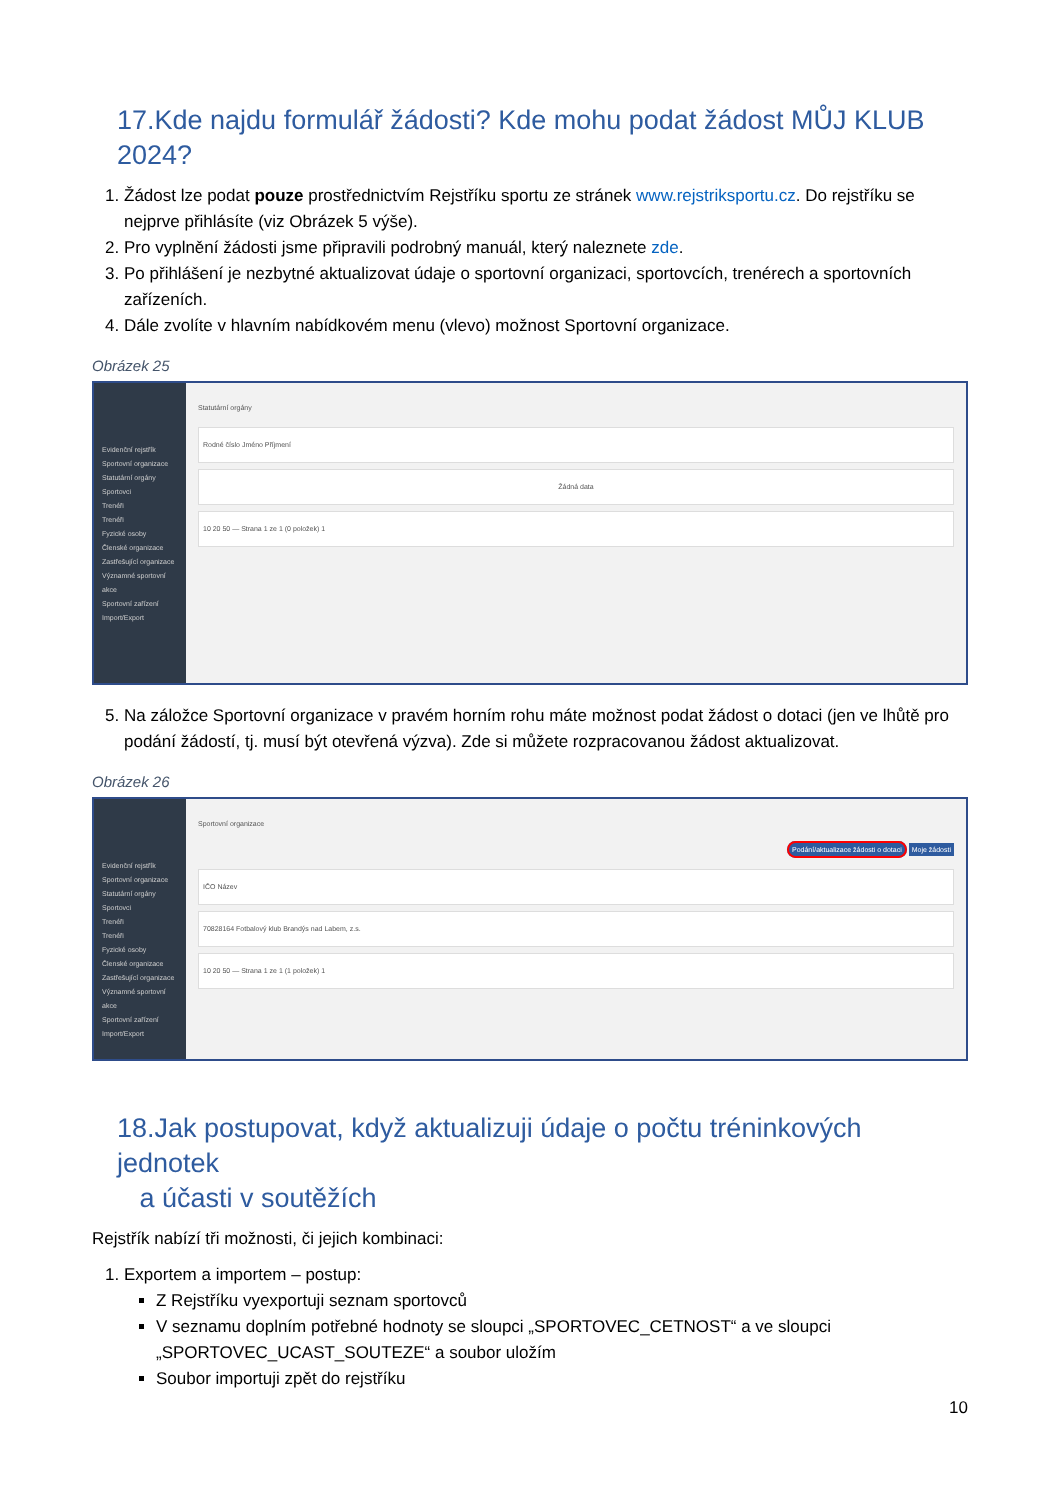17.Kde najdu formulář žádosti? Kde mohu podat žádost MŮJ KLUB 2024?
1. Žádost lze podat pouze prostřednictvím Rejstříku sportu ze stránek www.rejstriksportu.cz. Do rejstříku se nejprve přihlásíte (viz Obrázek 5 výše).
2. Pro vyplnění žádosti jsme připravili podrobný manuál, který naleznete zde.
3. Po přihlášení je nezbytné aktualizovat údaje o sportovní organizaci, sportovcích, trenérech a sportovních zařízeních.
4. Dále zvolíte v hlavním nabídkovém menu (vlevo) možnost Sportovní organizace.
Obrázek 25
Evidenční rejstřík
Sportovní organizace
Statutární orgány
Sportovci
Trenéři
Trenéři
Fyzické osoby
Členské organizace
Zastřešující organizace
Významné sportovní akce
Sportovní zařízení
Import/Export
Statutární orgány
Rodné číslo Jméno Příjmení
Žádná data
10 20 50 — Strana 1 ze 1 (0 položek) 1
5. Na záložce Sportovní organizace v pravém horním rohu máte možnost podat žádost o dotaci (jen ve lhůtě pro podání žádostí, tj. musí být otevřená výzva). Zde si můžete rozpracovanou žádost aktualizovat.
Obrázek 26
Evidenční rejstřík
Sportovní organizace
Statutární orgány
Sportovci
Trenéři
Trenéři
Fyzické osoby
Členské organizace
Zastřešující organizace
Významné sportovní akce
Sportovní zařízení
Import/Export
Sportovní organizace
Podání/aktualizace žádosti o dotaci Moje žádosti
IČO Název
70828164 Fotbalový klub Brandýs nad Labem, z.s.
10 20 50 — Strana 1 ze 1 (1 položek) 1
18.Jak postupovat, když aktualizuji údaje o počtu tréninkových jednotek
a účasti v soutěžích
Rejstřík nabízí tři možnosti, či jejich kombinaci:
1. Exportem a importem – postup:
Z Rejstříku vyexportuji seznam sportovců
V seznamu doplním potřebné hodnoty se sloupci „SPORTOVEC_CETNOST“ a ve sloupci „SPORTOVEC_UCAST_SOUTEZE“ a soubor uložím
Soubor importuji zpět do rejstříku
10